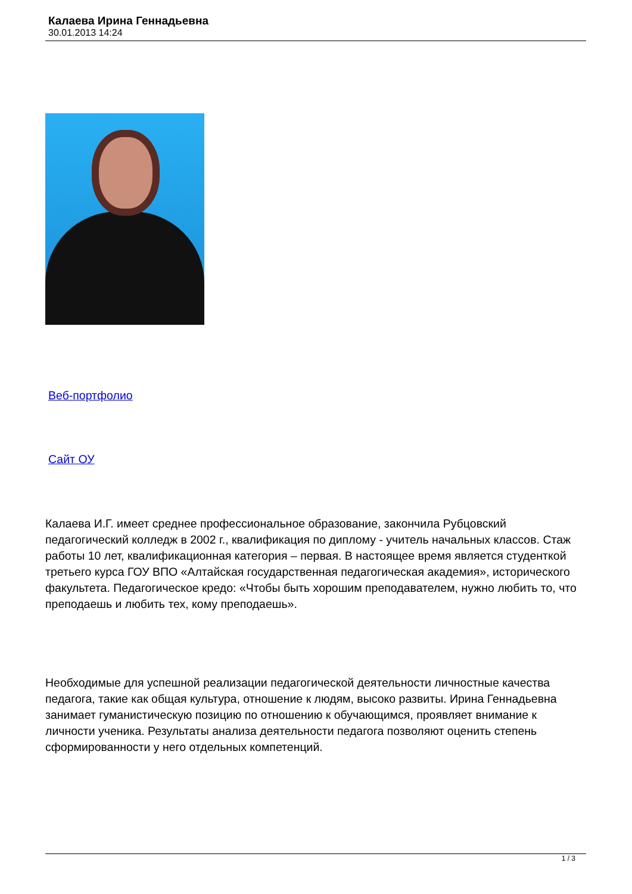Калаева Ирина Геннадьевна
30.01.2013 14:24
Веб-портфолио
Сайт ОУ
Калаева И.Г. имеет среднее профессиональное образование, закончила Рубцовский педагогический колледж в 2002 г., квалификация по диплому - учитель начальных классов. Стаж работы 10 лет, квалификационная категория – первая. В настоящее время является студенткой третьего курса ГОУ ВПО «Алтайская государственная педагогическая академия», исторического факультета. Педагогическое кредо: «Чтобы быть хорошим преподавателем, нужно любить то, что преподаешь и любить тех, кому преподаешь».
Необходимые для успешной реализации педагогической деятельности личностные качества педагога, такие как общая культура, отношение к людям, высоко развиты. Ирина Геннадьевна занимает гуманистическую позицию по отношению к обучающимся, проявляет внимание к личности ученика. Результаты анализа деятельности педагога позволяют оценить степень сформированности у него отдельных компетенций.
1 / 3